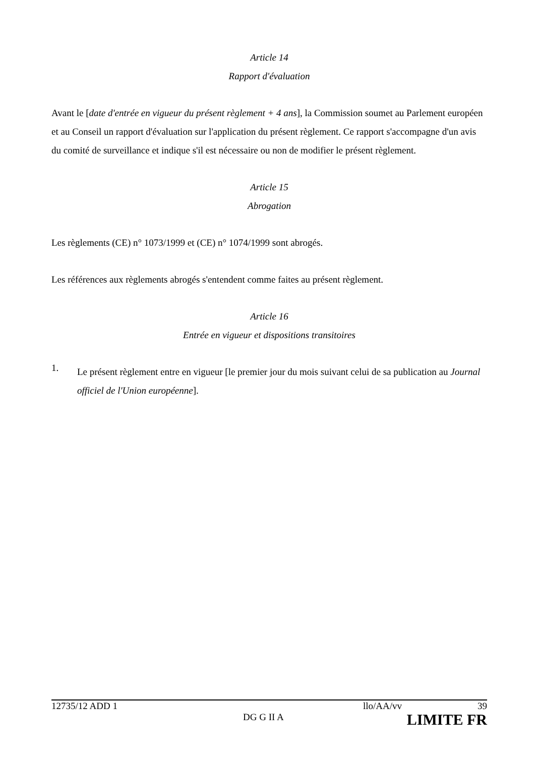Article 14
Rapport d'évaluation
Avant le [date d'entrée en vigueur du présent règlement + 4 ans], la Commission soumet au Parlement européen et au Conseil un rapport d'évaluation sur l'application du présent règlement. Ce rapport s'accompagne d'un avis du comité de surveillance et indique s'il est nécessaire ou non de modifier le présent règlement.
Article 15
Abrogation
Les règlements (CE) n° 1073/1999 et (CE) n° 1074/1999 sont abrogés.
Les références aux règlements abrogés s'entendent comme faites au présent règlement.
Article 16
Entrée en vigueur et dispositions transitoires
1.
Le présent règlement entre en vigueur [le premier jour du mois suivant celui de sa publication au Journal officiel de l'Union européenne].
12735/12 ADD 1 llo/AA/vv 39
DG G II A LIMITE FR